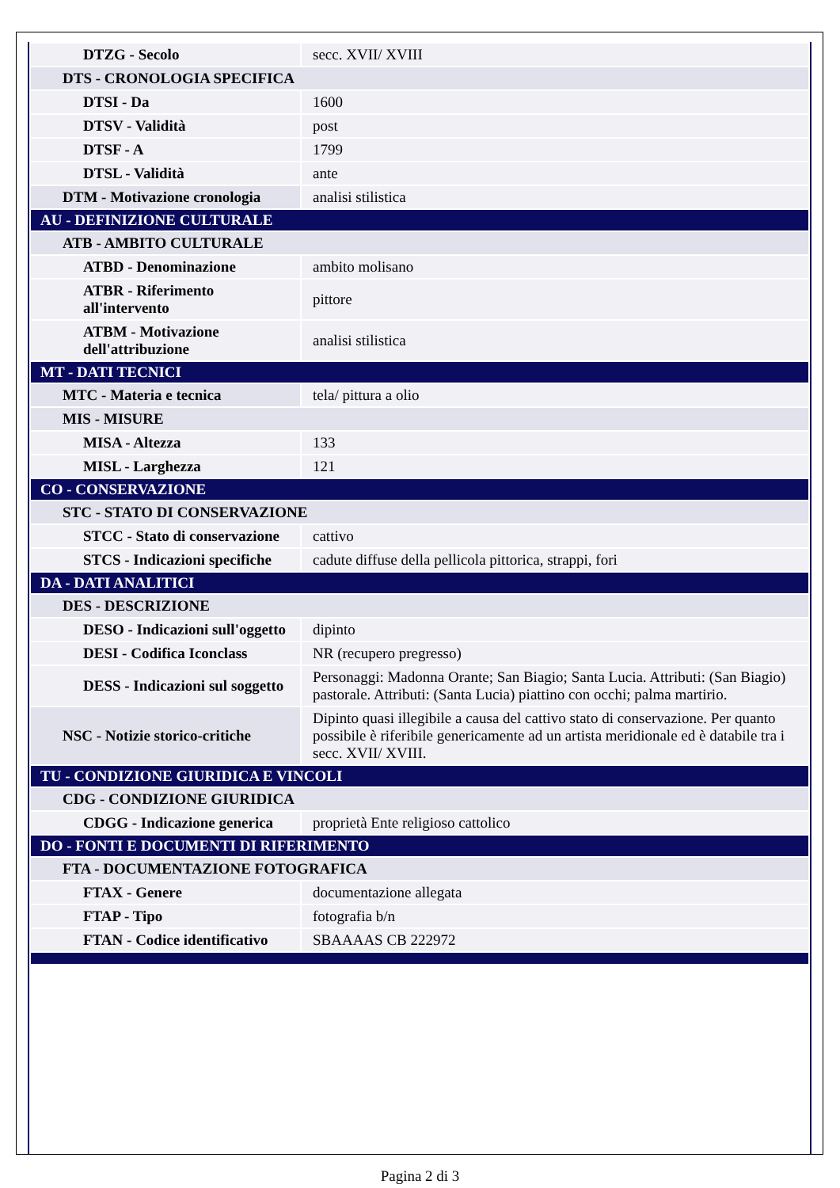| DTZG - Secolo | secc. XVII/ XVIII |
| DTS - CRONOLOGIA SPECIFICA | |
| DTSI - Da | 1600 |
| DTSV - Validità | post |
| DTSF - A | 1799 |
| DTSL - Validità | ante |
| DTM - Motivazione cronologia | analisi stilistica |
| AU - DEFINIZIONE CULTURALE | |
| ATB - AMBITO CULTURALE | |
| ATBD - Denominazione | ambito molisano |
| ATBR - Riferimento all'intervento | pittore |
| ATBM - Motivazione dell'attribuzione | analisi stilistica |
| MT - DATI TECNICI | |
| MTC - Materia e tecnica | tela/ pittura a olio |
| MIS - MISURE | |
| MISA - Altezza | 133 |
| MISL - Larghezza | 121 |
| CO - CONSERVAZIONE | |
| STC - STATO DI CONSERVAZIONE | |
| STCC - Stato di conservazione | cattivo |
| STCS - Indicazioni specifiche | cadute diffuse della pellicola pittorica, strappi, fori |
| DA - DATI ANALITICI | |
| DES - DESCRIZIONE | |
| DESO - Indicazioni sull'oggetto | dipinto |
| DESI - Codifica Iconclass | NR (recupero pregresso) |
| DESS - Indicazioni sul soggetto | Personaggi: Madonna Orante; San Biagio; Santa Lucia. Attributi: (San Biagio) pastorale. Attributi: (Santa Lucia) piattino con occhi; palma martirio. |
| NSC - Notizie storico-critiche | Dipinto quasi illegibile a causa del cattivo stato di conservazione. Per quanto possibile è riferibile genericamente ad un artista meridionale ed è databile tra i secc. XVII/ XVIII. |
| TU - CONDIZIONE GIURIDICA E VINCOLI | |
| CDG - CONDIZIONE GIURIDICA | |
| CDGG - Indicazione generica | proprietà Ente religioso cattolico |
| DO - FONTI E DOCUMENTI DI RIFERIMENTO | |
| FTA - DOCUMENTAZIONE FOTOGRAFICA | |
| FTAX - Genere | documentazione allegata |
| FTAP - Tipo | fotografia b/n |
| FTAN - Codice identificativo | SBAAAAS CB 222972 |
Pagina 2 di 3